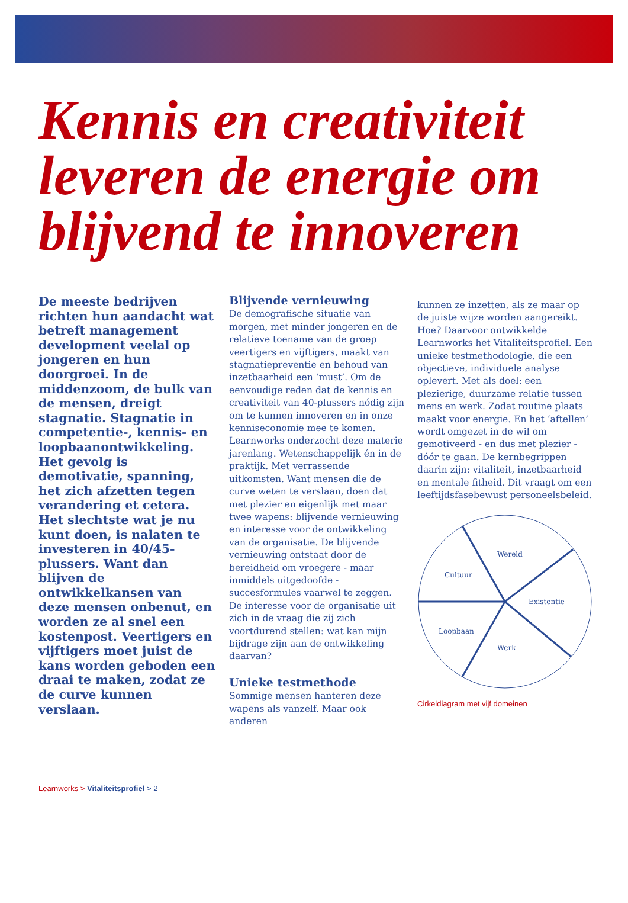Kennis en creativiteit leveren de energie om blijvend te innoveren
De meeste bedrijven richten hun aandacht wat betreft management development veelal op jongeren en hun doorgroei. In de middenzoom, de bulk van de mensen, dreigt stagnatie. Stagnatie in competentie-, kennis- en loopbaanontwikkeling. Het gevolg is demotivatie, spanning, het zich afzetten tegen verandering et cetera. Het slechtste wat je nu kunt doen, is nalaten te investeren in 40/45-plussers. Want dan blijven de ontwikkelkansen van deze mensen onbenut, en worden ze al snel een kostenpost. Veertigers en vijftigers moet juist de kans worden geboden een draai te maken, zodat ze de curve kunnen verslaan.
Blijvende vernieuwing
De demografische situatie van morgen, met minder jongeren en de relatieve toename van de groep veertigers en vijftigers, maakt van stagnatiepreventie en behoud van inzetbaarheid een ‘must’. Om de eenvoudige reden dat de kennis en creativiteit van 40-plussers nódig zijn om te kunnen innoveren en in onze kenniseconomie mee te komen.
Learnworks onderzocht deze materie jarenlang. Wetenschappelijk én in de praktijk. Met verrassende uitkomsten. Want mensen die de curve weten te verslaan, doen dat met plezier en eigenlijk met maar twee wapens: blijvende vernieuwing en interesse voor de ontwikkeling van de organisatie. De blijvende vernieuwing ontstaat door de bereidheid om vroegere - maar inmiddels uitgedoofde - succesformules vaarwel te zeggen. De interesse voor de organisatie uit zich in de vraag die zij zich voortdurend stellen: wat kan mijn bijdrage zijn aan de ontwikkeling daarvan?
Unieke testmethode
Sommige mensen hanteren deze wapens als vanzelf. Maar ook anderen
kunnen ze inzetten, als ze maar op de juiste wijze worden aangereikt. Hoe? Daarvoor ontwikkelde Learnworks het Vitaliteitsprofiel. Een unieke testmethodologie, die een objectieve, individuele analyse oplevert. Met als doel: een plezierige, duurzame relatie tussen mens en werk. Zodat routine plaats maakt voor energie. En het ‘aftellen’ wordt omgezet in de wil om gemotiveerd - en dus met plezier - dóór te gaan. De kernbegrippen daarin zijn: vitaliteit, inzetbaarheid en mentale fitheid. Dit vraagt om een leeftijdsfasebewust personeelsbeleid.
Wereld
Cultuur
Existentie
Loopbaan
Werk
Cirkeldiagram met vijf domeinen
Learnworks > Vitaliteitsprofiel > 2